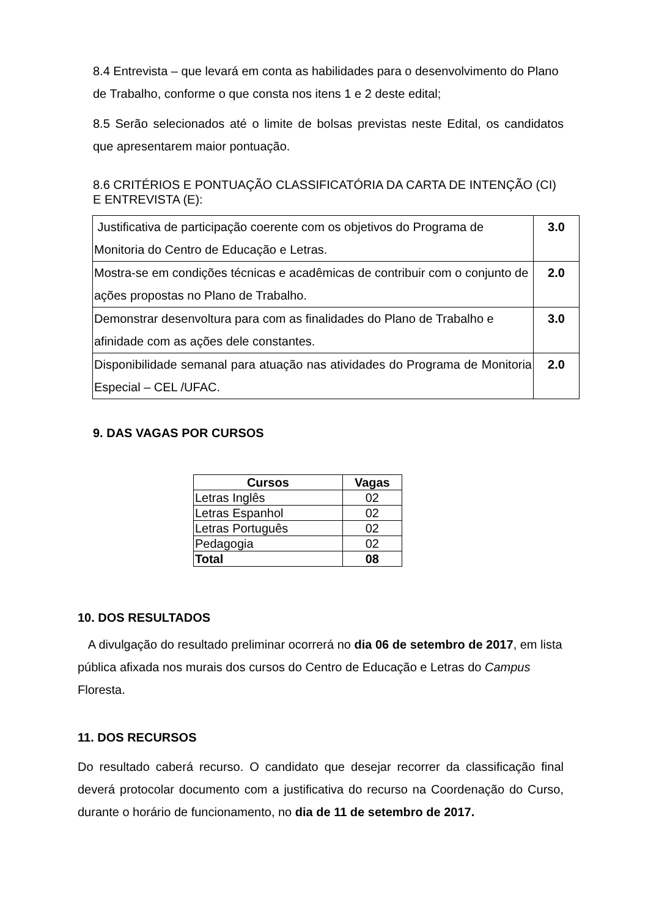8.4 Entrevista – que levará em conta as habilidades para o desenvolvimento do Plano de Trabalho, conforme o que consta nos itens 1 e 2 deste edital;
8.5 Serão selecionados até o limite de bolsas previstas neste Edital, os candidatos que apresentarem maior pontuação.
8.6 CRITÉRIOS E PONTUAÇÃO CLASSIFICATÓRIA DA CARTA DE INTENÇÃO (CI) E ENTREVISTA (E):
| Justificativa de participação coerente com os objetivos do Programa de Monitoria do Centro de Educação e Letras. | 3.0 |
| Mostra-se em condições técnicas e acadêmicas de contribuir com o conjunto de ações propostas no Plano de Trabalho. | 2.0 |
| Demonstrar desenvoltura para com as finalidades do Plano de Trabalho e afinidade com as ações dele constantes. | 3.0 |
| Disponibilidade semanal para atuação nas atividades do Programa de Monitoria Especial – CEL /UFAC. | 2.0 |
9. DAS VAGAS POR CURSOS
| Cursos | Vagas |
| --- | --- |
| Letras Inglês | 02 |
| Letras Espanhol | 02 |
| Letras Português | 02 |
| Pedagogia | 02 |
| Total | 08 |
10. DOS RESULTADOS
A divulgação do resultado preliminar ocorrerá no dia 06 de setembro de 2017, em lista pública afixada nos murais dos cursos do Centro de Educação e Letras do Campus Floresta.
11. DOS RECURSOS
Do resultado caberá recurso. O candidato que desejar recorrer da classificação final deverá protocolar documento com a justificativa do recurso na Coordenação do Curso, durante o horário de funcionamento, no dia de 11 de setembro de 2017.